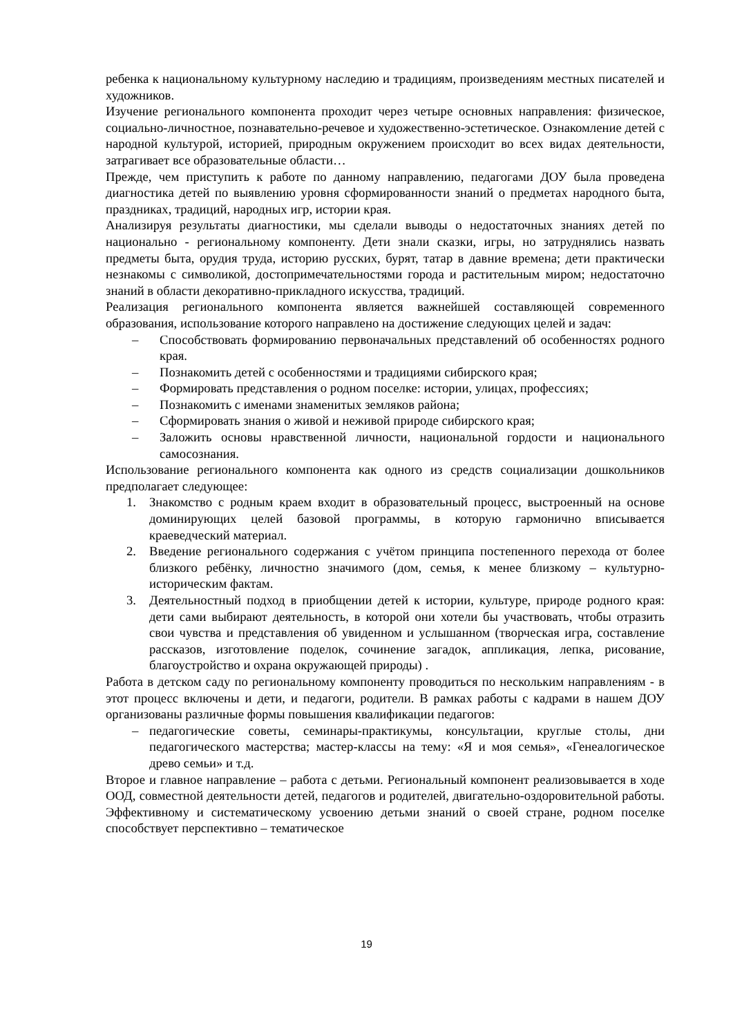ребенка к национальному культурному наследию и традициям, произведениям местных писателей и художников.
Изучение регионального компонента проходит через четыре основных направления: физическое, социально-личностное, познавательно-речевое и художественно-эстетическое. Ознакомление детей с народной культурой, историей, природным окружением происходит во всех видах деятельности, затрагивает все образовательные области…
Прежде, чем приступить к работе по данному направлению, педагогами ДОУ была проведена диагностика детей по выявлению уровня сформированности знаний о предметах народного быта, праздниках, традиций, народных игр, истории края.
Анализируя результаты диагностики, мы сделали выводы о недостаточных знаниях детей по национально - региональному компоненту. Дети знали сказки, игры, но затруднялись назвать предметы быта, орудия труда, историю русских, бурят, татар в давние времена; дети практически незнакомы с символикой, достопримечательностями города и растительным миром; недостаточно знаний в области декоративно-прикладного искусства, традиций.
Реализация регионального компонента является важнейшей составляющей современного образования, использование которого направлено на достижение следующих целей и задач:
– Способствовать формированию первоначальных представлений об особенностях родного края.
– Познакомить детей с особенностями и традициями сибирского края;
– Формировать представления о родном поселке: истории, улицах, профессиях;
– Познакомить с именами знаменитых земляков района;
– Сформировать знания о живой и неживой природе сибирского края;
– Заложить основы нравственной личности, национальной гордости и национального самосознания.
Использование регионального компонента как одного из средств социализации дошкольников предполагает следующее:
1. Знакомство с родным краем входит в образовательный процесс, выстроенный на основе доминирующих целей базовой программы, в которую гармонично вписывается краеведческий материал.
2. Введение регионального содержания с учётом принципа постепенного перехода от более близкого ребёнку, личностно значимого (дом, семья, к менее близкому – культурно-историческим фактам.
3. Деятельностный подход в приобщении детей к истории, культуре, природе родного края: дети сами выбирают деятельность, в которой они хотели бы участвовать, чтобы отразить свои чувства и представления об увиденном и услышанном (творческая игра, составление рассказов, изготовление поделок, сочинение загадок, аппликация, лепка, рисование, благоустройство и охрана окружающей природы) .
Работа в детском саду по региональному компоненту проводиться по нескольким направлениям - в этот процесс включены и дети, и педагоги, родители. В рамках работы с кадрами в нашем ДОУ организованы различные формы повышения квалификации педагогов:
– педагогические советы, семинары-практикумы, консультации, круглые столы, дни педагогического мастерства; мастер-классы на тему: «Я и моя семья», «Генеалогическое древо семьи» и т.д.
Второе и главное направление – работа с детьми. Региональный компонент реализовывается в ходе ООД, совместной деятельности детей, педагогов и родителей, двигательно-оздоровительной работы. Эффективному и систематическому усвоению детьми знаний о своей стране, родном поселке способствует перспективно – тематическое
19